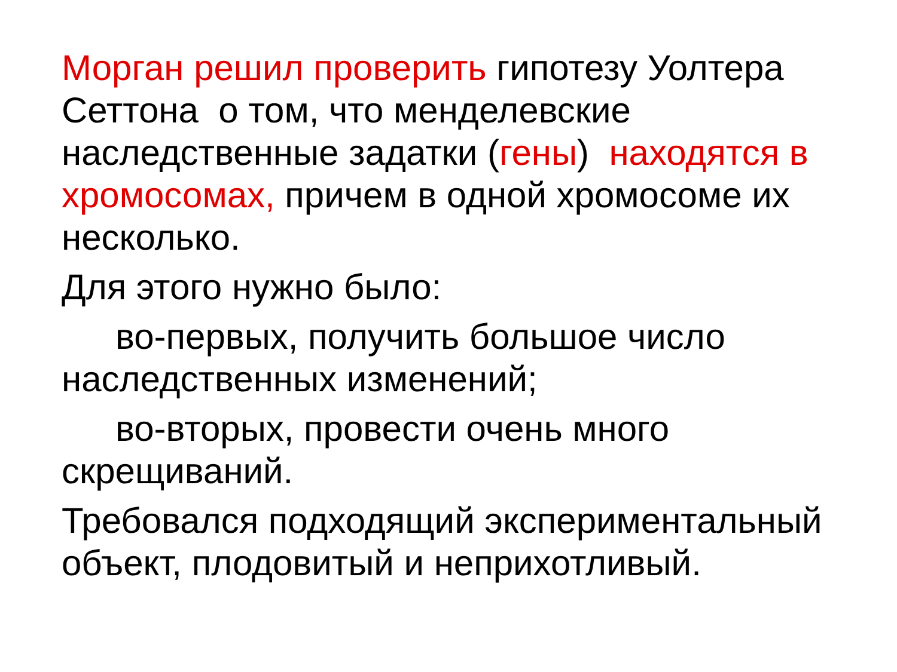Морган решил проверить гипотезу Уолтера Сеттона о том, что менделевские наследственные задатки (гены) находятся в хромосомах, причем в одной хромосоме их несколько.
Для этого нужно было:
во-первых, получить большое число наследственных изменений;
во-вторых, провести очень много скрещиваний.
Требовался подходящий экспериментальный объект, плодовитый и неприхотливый.